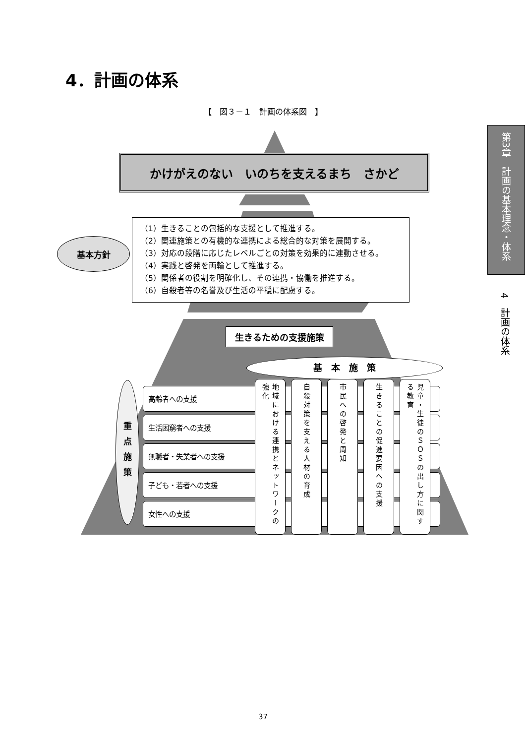4．計画の体系
【　図３－１　計画の体系図　】
第3章　計画の基本理念・体系
4　計画の体系
かけがえのない　いのちを支えるまち　さかど
基本方針
（1）生きることの包括的な支援として推進する。
（2）関連施策との有機的な連携による総合的な対策を展開する。
（3）対応の段階に応じたレベルごとの対策を効果的に連動させる。
（4）実践と啓発を両輪として推進する。
（5）関係者の役割を明確化し、その連携・協働を推進する。
（6）自殺者等の名誉及び生活の平穏に配慮する。
生きるための支援施策
基　本　施　策
重点施策
高齢者への支援
生活困窮者への支援
無職者・失業者への支援
子ども・若者への支援
女性への支援
地域における連携とネットワークの強化
自殺対策を支える人材の育成
市民への啓発と周知
生きることの促進要因への支援
児童・生徒のＳＯＳの出し方に関する教育
37